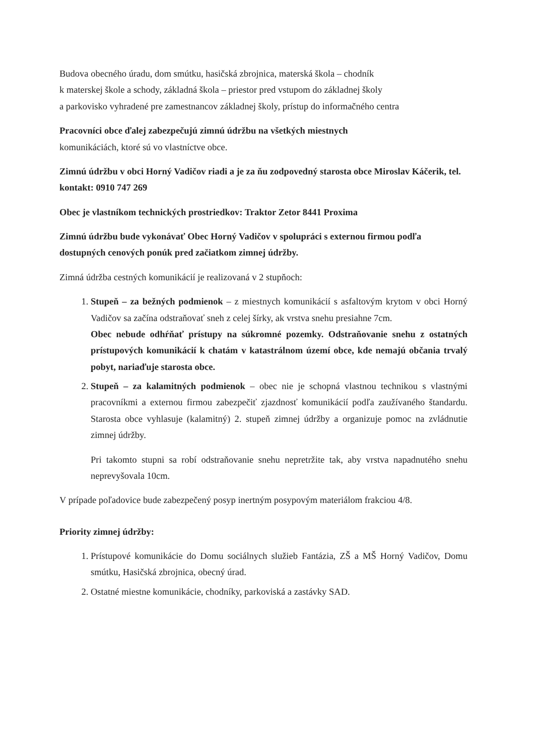Budova obecného úradu, dom smútku, hasičská zbrojnica, materská škola – chodník
k materskej škole a schody, základná škola – priestor pred vstupom do základnej školy
a parkovisko vyhradené pre zamestnancov základnej školy, prístup do informačného centra
Pracovníci obce ďalej zabezpečujú zimnú údržbu na všetkých miestnych
komunikáciách, ktoré sú vo vlastníctve obce.
Zimnú údržbu v obci Horný Vadičov riadi a je za ňu zodpovedný starosta obce Miroslav Káčerik, tel. kontakt: 0910 747 269
Obec je vlastníkom technických prostriedkov: Traktor Zetor 8441 Proxima
Zimnú údržbu bude vykonávať Obec Horný Vadičov v spolupráci s externou firmou podľa dostupných cenových ponúk pred začiatkom zimnej údržby.
Zimná údržba cestných komunikácií je realizovaná v 2 stupňoch:
1. Stupeň – za bežných podmienok – z miestnych komunikácií s asfaltovým krytom v obci Horný Vadičov sa začína odstraňovať sneh z celej šírky, ak vrstva snehu presiahne 7cm.
Obec nebude odhŕňať prístupy na súkromné pozemky. Odstraňovanie snehu z ostatných prístupových komunikácií k chatám v katastrálnom území obce, kde nemajú občania trvalý pobyt, nariaďuje starosta obce.
2. Stupeň – za kalamitných podmienok – obec nie je schopná vlastnou technikou s vlastnými pracovníkmi a externou firmou zabezpečiť zjazdnosť komunikácií podľa zaužívaného štandardu. Starosta obce vyhlasuje (kalamitný) 2. stupeň zimnej údržby a organizuje pomoc na zvládnutie zimnej údržby.
Pri takomto stupni sa robí odstraňovanie snehu nepretržite tak, aby vrstva napadnutého snehu neprevyšovala 10cm.
V prípade poľadovice bude zabezpečený posyp inertným posypovým materiálom frakciou 4/8.
Priority zimnej údržby:
1. Prístupové komunikácie do Domu sociálnych služieb Fantázia, ZŠ a MŠ Horný Vadičov, Domu smútku, Hasičská zbrojnica, obecný úrad.
2. Ostatné miestne komunikácie, chodníky, parkoviská a zastávky SAD.